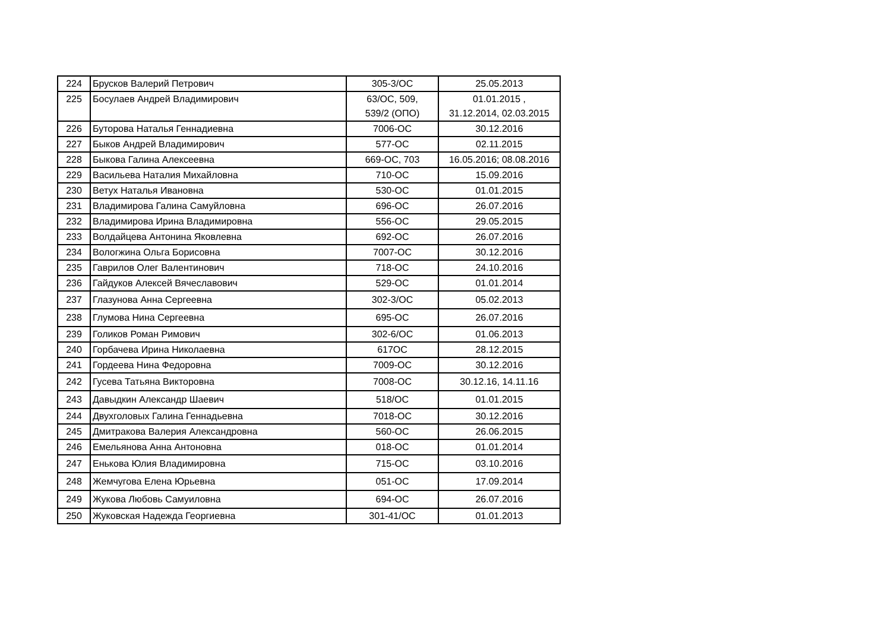| 224 | Брусков Валерий Петрович | 305-3/ОС | 25.05.2013 |
| 225 | Босулаев Андрей Владимирович | 63/ОС, 509, 539/2 (ОПО) | 01.01.2015 , 31.12.2014, 02.03.2015 |
| 226 | Буторова Наталья Геннадиевна | 7006-ОС | 30.12.2016 |
| 227 | Быков Андрей Владимирович | 577-ОС | 02.11.2015 |
| 228 | Быкова Галина Алексеевна | 669-ОС, 703 | 16.05.2016; 08.08.2016 |
| 229 | Васильева Наталия Михайловна | 710-ОС | 15.09.2016 |
| 230 | Ветух Наталья Ивановна | 530-ОС | 01.01.2015 |
| 231 | Владимирова Галина Самуйловна | 696-ОС | 26.07.2016 |
| 232 | Владимирова Ирина Владимировна | 556-ОС | 29.05.2015 |
| 233 | Волдайцева Антонина Яковлевна | 692-ОС | 26.07.2016 |
| 234 | Вологжина Ольга Борисовна | 7007-ОС | 30.12.2016 |
| 235 | Гаврилов Олег Валентинович | 718-ОС | 24.10.2016 |
| 236 | Гайдуков Алексей Вячеславович | 529-ОС | 01.01.2014 |
| 237 | Глазунова Анна Сергеевна | 302-3/ОС | 05.02.2013 |
| 238 | Глумова Нина Сергеевна | 695-ОС | 26.07.2016 |
| 239 | Голиков Роман Римович | 302-6/ОС | 01.06.2013 |
| 240 | Горбачева Ирина Николаевна | 617ОС | 28.12.2015 |
| 241 | Гордеева Нина Федоровна | 7009-ОС | 30.12.2016 |
| 242 | Гусева Татьяна Викторовна | 7008-ОС | 30.12.16, 14.11.16 |
| 243 | Давыдкин Александр Шаевич | 518/ОС | 01.01.2015 |
| 244 | Двухголовых Галина Геннадьевна | 7018-ОС | 30.12.2016 |
| 245 | Дмитракова Валерия Александровна | 560-ОС | 26.06.2015 |
| 246 | Емельянова Анна Антоновна | 018-ОС | 01.01.2014 |
| 247 | Енькова Юлия Владимировна | 715-ОС | 03.10.2016 |
| 248 | Жемчугова Елена Юрьевна | 051-ОС | 17.09.2014 |
| 249 | Жукова Любовь Самуиловна | 694-ОС | 26.07.2016 |
| 250 | Жуковская Надежда Георгиевна | 301-41/ОС | 01.01.2013 |